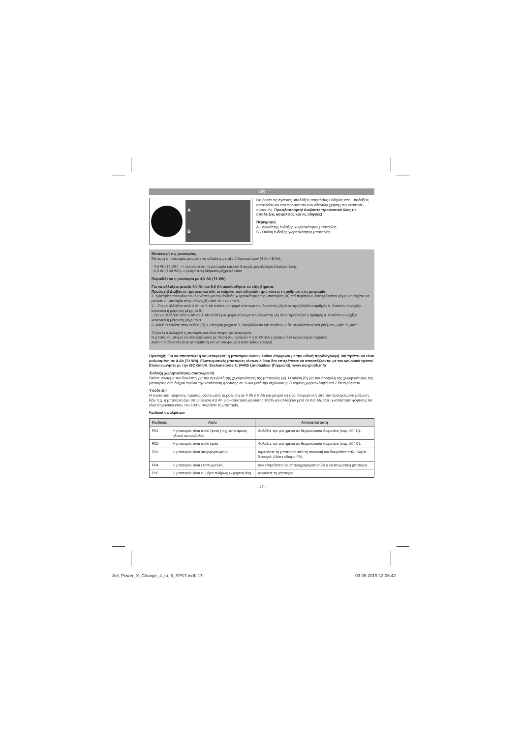GR
A
B
Θα βρείτε τις σχετικές υποδείξεις ασφαλείας / οδηγίες στις υποδείξεις ασφαλείας και στο πρωτότυπο των οδηγιών χρήσης της εκάστοτε συσκευής. Προειδοποίηση! Διαβάστε προσεκτικά όλες τις υποδείξεις ασφαλείας και τις οδηγίες!
Περιγραφή
A - Διακόπτης ένδειξης χωρητικότητας μπαταρίας
B - Οθόνη ένδειξης χωρητικότητας μπαταρίας
Μεταγωγή της μπαταρίας
Με αυτή τη μπαταρία μπορείτε να αλλάξετε μεταξύ 2 δυνατοτήτων (4 Ah / 6 Ah).
- 4,0 Ah (72 Wh) --> προστατεύει τη μπαταρία και έτσι 3 φορές μεγαλύτερη διάρκεια ζωής
- 6,0 Ah (108 Wh)--> μακρύτερη διάρκεια μέχρι φόρτιση
Παραδίδεται η μπαταρία με 4,0 Ah (72 Wh).
Για να αλλάξετε μεταξύ 4,0 Ah και 6,0 Ah ακολουθήστε τα εξής βήματα:
Προσοχή! Διαβάστε προσεκτικά όλο το κείμενο των οδηγιών πριν κάνετε τη ρύθμιση στη μπαταρία!
1. Κρατήστε πιεσμένο τον διακόπτη για την ένδειξη χωρητικότητας της μπαταρίας (A) επί περίπου 6 δευτερόλεπτα μέχρι να αρχίσει να μετράει η μπαταρία στην οθόνη (B) από το 1 έως το 9.
2. - Για να αλλάξετε από 4 Ah σε 6 Ah πιέστε μία φορά σύντομα τον διακόπτη (A) όταν προβληθεί ο αριθμός 6. Κατόπιν συνεχίζει κανονικά η μέτρηση μέχρι το 9.
- Για να αλλάξετε από 6 Ah σε 4 Ah πιέστε μία φορά σύντομα τον διακόπτη (A) όταν προβληθεί ο αριθμός 4. Κατόπιν συνεχίζει κανονικά η μέτρηση μέχρι το 9.
3. Αφού τελειώσε στην οθόνη (B) η μέτρηση μέχρι το 9, προβάλλεται επί περίπου 2 δευτερόλεπτα η νέα ρύθμιση „6Ah“ ή „4Ah“.
Τώρα έχει αλλαχτεί η μπαταρία και είναι έτοιμη για λειτουργία.
Η μπαταρία μπορεί να αλλαχτεί μόνο με πίεση του αριθμού 4 ή 6. Οι άλλοι αριθμοί δεν έχουν καμία σημασία.
Αυτή η διαδικασία είναι απαραίτητη για να αποφευχθεί κατά λάθος αλλαγή.
Προσοχή! Για να αποσταλεί ή να μεταφερθεί η μπαταρία ιόντων λιθίου σύμφωνα με την ειδική προδιαγραφή 188 πρέπει να είναι ρυθμισμένη σε 4 Ah (72 Wh). Ελαττωματικές μπαταρίες ιόντων-λιθίου δεν επιτρέπεται να αποστέλλονται με τον κανονικό τρόπο! Επικοινωνήστε με την iSC GmbH, Eschenstraße 6, 94405 Landau/Isar (Γερμανία), www.isc-gmbh.info
Ένδειξη χωρητικότητας συσσωρευτή
Πιέστε σύντομα τον διακόπτη για την προβολή της χωρητικότητας της μπαταρίας (A). Η οθόνη (B) για την προβολή της χωρητικότητας της μπαταρίας σας δείχνει πρώτα την κατάσταση φόρτισης σε % και μετά την ισχύουσα ρυθμισμένη χωρητικότητα επί 2 δευτερόλεπτα.
Υπόδειξη!
Η κατάσταση φόρτισης προσαρμόζεται μετά τη ρύθμιση σε 4 Ah ή 6 Ah και μπορεί να είναι διαφορετική από την προηγούμενη ρύθμιση. Εάν π.χ. η μπαταρία έχει στη ρύθμιση 4,0 Ah μία κατάσταση φόρτισης 100% και αλλάζεται μετά σε 6,0 Ah, τότε η κατάσταση φόρτισης θα είναι σημαντικά κάτω του 100%. Φορτίστε τη μπαταρία.
Κωδικοί σφαλμάτων
| Κωδικός | Αιτία | Αποκατάσταση |
| --- | --- | --- |
| F01 | Η μπαταρία είναι πολύ ζεστή (π.χ. από άμεση ηλιακή ακτινοβολία) | Φυλάξτε την μία ημέρα σε θερμοκρασία δωματίου (περ. 20° C). |
| F02 | Η μπαταρία είναι πολύ κρύα | Φυλάξτε την μία ημέρα σε θερμοκρασία δωματίου (περ. 20° C). |
| F03 | Η μπαταρία είναι υπερφορτωμένη | Αφαιρέστε τη μπαταρία από τη συσκευή και δοκιμάστε πάλι. Καμία διαφορά: βλέπε εδάφιο F01 |
| F04 | Η μπαταρία είναι ελαττωματική. | Δεν επιτρέπεται να επαναχρησιμοποιηθεί η ελαττωματική μπαταρία. |
| F05 | Η μπαταρία είναι εν μέρει πλήρως εκφορτισμένη | Φορτίστε τη μπαταρία. |
- 17 -
Anl_Power_X_Change_4_to_6_SPK7.indb 17
03.09.2019 13:06:42